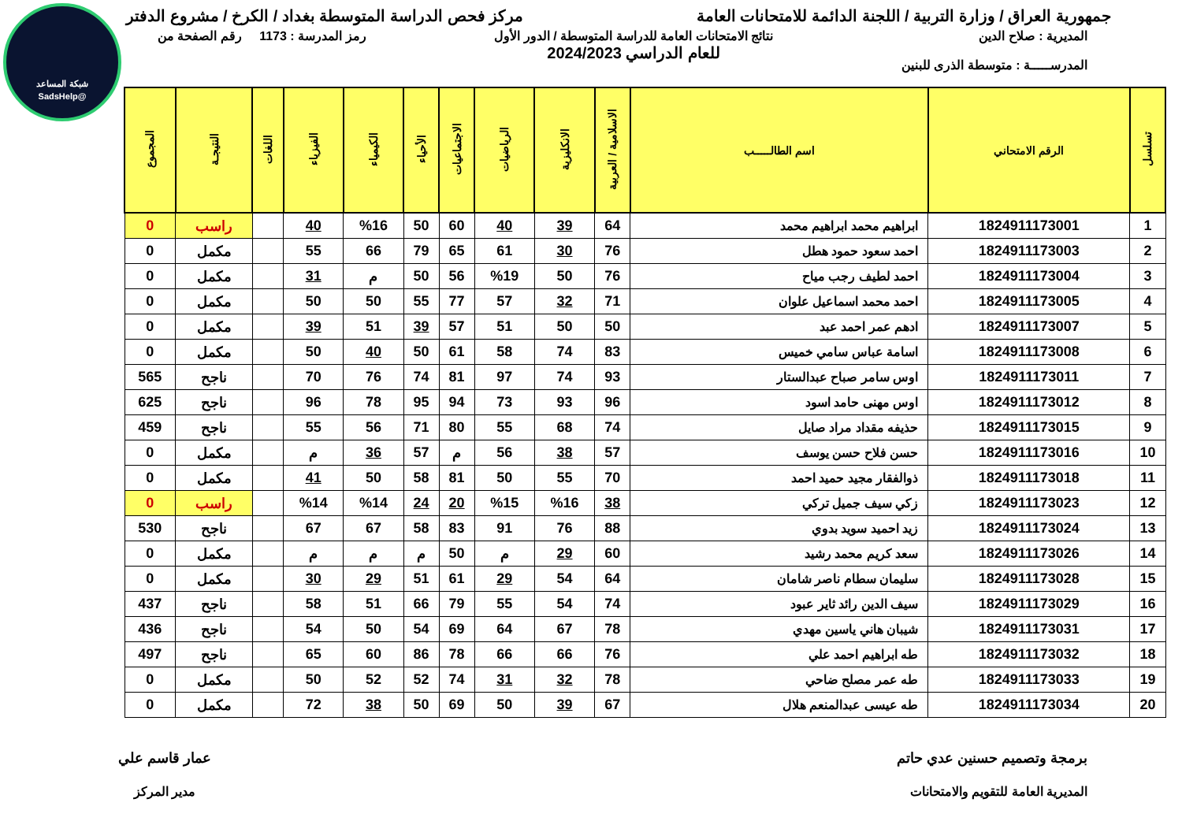شبكة المساعد
@SadsHelp
جمهورية العراق / وزارة التربية / اللجنة الدائمة للامتحانات العامة
مركز فحص الدراسة المتوسطة بغداد / الكرخ / مشروع الدفتر
المديرية : صلاح الدين
المدرســـــة : متوسطة الذرى للبنين
نتائج الامتحانات العامة للدراسة المتوسطة / الدور الأول
للعام الدراسي 2024/2023
رمز المدرسة : 1173 رقم الصفحة من
| تسلسل | الرقم الامتحاني | اسم الطالـــــب | الاسلامية / العربية | الانكليزية | الرياضيات | الاجتماعيات | الأحياء | الكيمياء | الفيزياء | اللغات | النتيجـة | المجموع |
| --- | --- | --- | --- | --- | --- | --- | --- | --- | --- | --- | --- | --- |
| 1 | 1824911173001 | ابراهيم محمد ابراهيم محمد | 64 | 39 | 40 | 60 | 50 | %16 | 40 | | راسب | 0 |
| 2 | 1824911173003 | احمد سعود حمود هطل | 76 | 30 | 61 | 65 | 79 | 66 | 55 | | مكمل | 0 |
| 3 | 1824911173004 | احمد لطيف رجب مياح | 76 | 50 | %19 | 56 | 50 | م | 31 | | مكمل | 0 |
| 4 | 1824911173005 | احمد محمد اسماعيل علوان | 71 | 32 | 57 | 77 | 55 | 50 | 50 | | مكمل | 0 |
| 5 | 1824911173007 | ادهم عمر احمد عبد | 50 | 50 | 51 | 57 | 39 | 51 | 39 | | مكمل | 0 |
| 6 | 1824911173008 | اسامة عباس سامي خميس | 83 | 74 | 58 | 61 | 50 | 40 | 50 | | مكمل | 0 |
| 7 | 1824911173011 | اوس سامر صباح عبدالستار | 93 | 74 | 97 | 81 | 74 | 76 | 70 | | ناجح | 565 |
| 8 | 1824911173012 | اوس مهنى حامد اسود | 96 | 93 | 73 | 94 | 95 | 78 | 96 | | ناجح | 625 |
| 9 | 1824911173015 | حذيفه مقداد مراد صايل | 74 | 68 | 55 | 80 | 71 | 56 | 55 | | ناجح | 459 |
| 10 | 1824911173016 | حسن فلاح حسن يوسف | 57 | 38 | 56 | م | 57 | 36 | م | | مكمل | 0 |
| 11 | 1824911173018 | ذوالفقار مجيد حميد احمد | 70 | 55 | 50 | 81 | 58 | 50 | 41 | | مكمل | 0 |
| 12 | 1824911173023 | زكي سيف جميل تركي | 38 | %16 | %15 | 20 | 24 | %14 | %14 | | راسب | 0 |
| 13 | 1824911173024 | زيد احميد سويد بدوي | 88 | 76 | 91 | 83 | 58 | 67 | 67 | | ناجح | 530 |
| 14 | 1824911173026 | سعد كريم محمد رشيد | 60 | 29 | م | 50 | م | م | م | | مكمل | 0 |
| 15 | 1824911173028 | سليمان سطام ناصر شامان | 64 | 54 | 29 | 61 | 51 | 29 | 30 | | مكمل | 0 |
| 16 | 1824911173029 | سيف الدين رائد ثاير عبود | 74 | 54 | 55 | 79 | 66 | 51 | 58 | | ناجح | 437 |
| 17 | 1824911173031 | شيبان هاني ياسين مهدي | 78 | 67 | 64 | 69 | 54 | 50 | 54 | | ناجح | 436 |
| 18 | 1824911173032 | طه ابراهيم احمد علي | 76 | 66 | 66 | 78 | 86 | 60 | 65 | | ناجح | 497 |
| 19 | 1824911173033 | طه عمر مصلح ضاحي | 78 | 32 | 31 | 74 | 52 | 52 | 50 | | مكمل | 0 |
| 20 | 1824911173034 | طه عيسى عبدالمنعم هلال | 67 | 39 | 50 | 69 | 50 | 38 | 72 | | مكمل | 0 |
برمجة وتصميم حسنين عدي حاتم
المديرية العامة للتقويم والامتحانات
عمار قاسم علي
مدير المركز